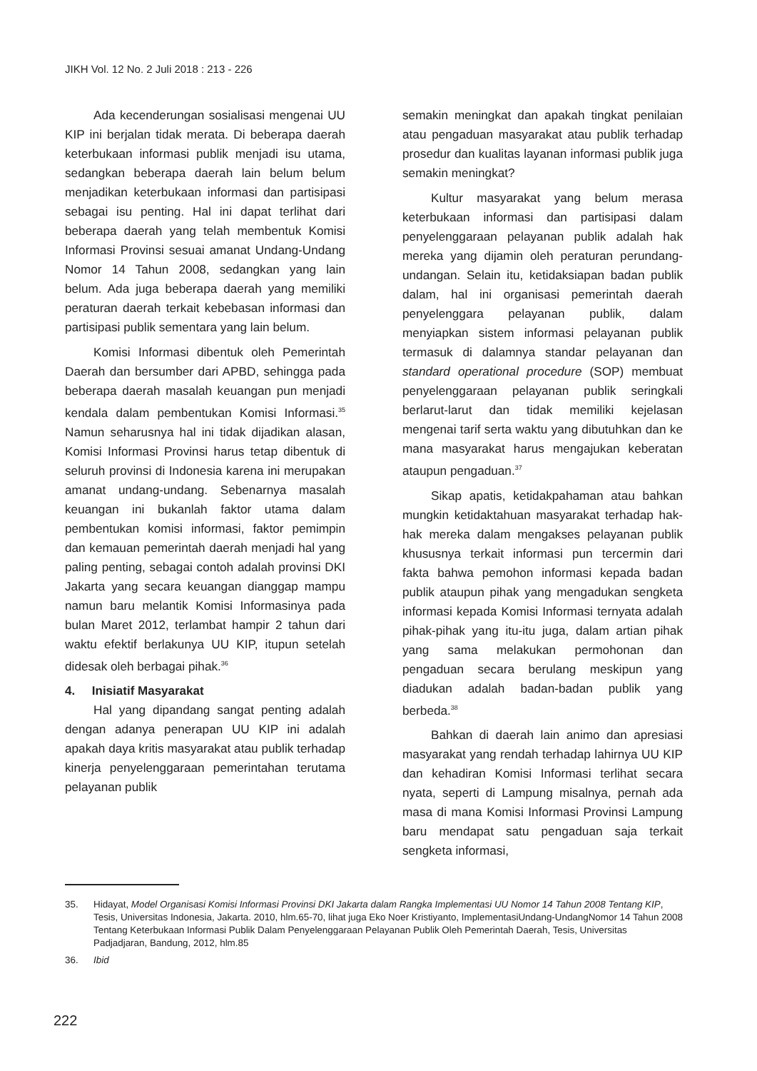JIKH Vol. 12 No. 2 Juli 2018 : 213 - 226
Ada kecenderungan sosialisasi mengenai UU KIP ini berjalan tidak merata. Di beberapa daerah keterbukaan informasi publik menjadi isu utama, sedangkan beberapa daerah lain belum belum menjadikan keterbukaan informasi dan partisipasi sebagai isu penting. Hal ini dapat terlihat dari beberapa daerah yang telah membentuk Komisi Informasi Provinsi sesuai amanat Undang-Undang Nomor 14 Tahun 2008, sedangkan yang lain belum. Ada juga beberapa daerah yang memiliki peraturan daerah terkait kebebasan informasi dan partisipasi publik sementara yang lain belum.
Komisi Informasi dibentuk oleh Pemerintah Daerah dan bersumber dari APBD, sehingga pada beberapa daerah masalah keuangan pun menjadi kendala dalam pembentukan Komisi Informasi.<sup>35</sup> Namun seharusnya hal ini tidak dijadikan alasan, Komisi Informasi Provinsi harus tetap dibentuk di seluruh provinsi di Indonesia karena ini merupakan amanat undang-undang. Sebenarnya masalah keuangan ini bukanlah faktor utama dalam pembentukan komisi informasi, faktor pemimpin dan kemauan pemerintah daerah menjadi hal yang paling penting, sebagai contoh adalah provinsi DKI Jakarta yang secara keuangan dianggap mampu namun baru melantik Komisi Informasinya pada bulan Maret 2012, terlambat hampir 2 tahun dari waktu efektif berlakunya UU KIP, itupun setelah didesak oleh berbagai pihak.<sup>36</sup>
4. Inisiatif Masyarakat
Hal yang dipandang sangat penting adalah dengan adanya penerapan UU KIP ini adalah apakah daya kritis masyarakat atau publik terhadap kinerja penyelenggaraan pemerintahan terutama pelayanan publik
semakin meningkat dan apakah tingkat penilaian atau pengaduan masyarakat atau publik terhadap prosedur dan kualitas layanan informasi publik juga semakin meningkat?
Kultur masyarakat yang belum merasa keterbukaan informasi dan partisipasi dalam penyelenggaraan pelayanan publik adalah hak mereka yang dijamin oleh peraturan perundang-undangan. Selain itu, ketidaksiapan badan publik dalam, hal ini organisasi pemerintah daerah penyelenggara pelayanan publik, dalam menyiapkan sistem informasi pelayanan publik termasuk di dalamnya standar pelayanan dan standard operational procedure (SOP) membuat penyelenggaraan pelayanan publik seringkali berlarut-larut dan tidak memiliki kejelasan mengenai tarif serta waktu yang dibutuhkan dan ke mana masyarakat harus mengajukan keberatan ataupun pengaduan.<sup>37</sup>
Sikap apatis, ketidakpahaman atau bahkan mungkin ketidaktahuan masyarakat terhadap hak-hak mereka dalam mengakses pelayanan publik khususnya terkait informasi pun tercermin dari fakta bahwa pemohon informasi kepada badan publik ataupun pihak yang mengadukan sengketa informasi kepada Komisi Informasi ternyata adalah pihak-pihak yang itu-itu juga, dalam artian pihak yang sama melakukan permohonan dan pengaduan secara berulang meskipun yang diadukan adalah badan-badan publik yang berbeda.<sup>38</sup>
Bahkan di daerah lain animo dan apresiasi masyarakat yang rendah terhadap lahirnya UU KIP dan kehadiran Komisi Informasi terlihat secara nyata, seperti di Lampung misalnya, pernah ada masa di mana Komisi Informasi Provinsi Lampung baru mendapat satu pengaduan saja terkait sengketa informasi,
35. Hidayat, Model Organisasi Komisi Informasi Provinsi DKI Jakarta dalam Rangka Implementasi UU Nomor 14 Tahun 2008 Tentang KIP, Tesis, Universitas Indonesia, Jakarta. 2010, hlm.65-70, lihat juga Eko Noer Kristiyanto, ImplementasiUndang-UndangNomor 14 Tahun 2008 Tentang Keterbukaan Informasi Publik Dalam Penyelenggaraan Pelayanan Publik Oleh Pemerintah Daerah, Tesis, Universitas Padjadjaran, Bandung, 2012, hlm.85
36. Ibid
222